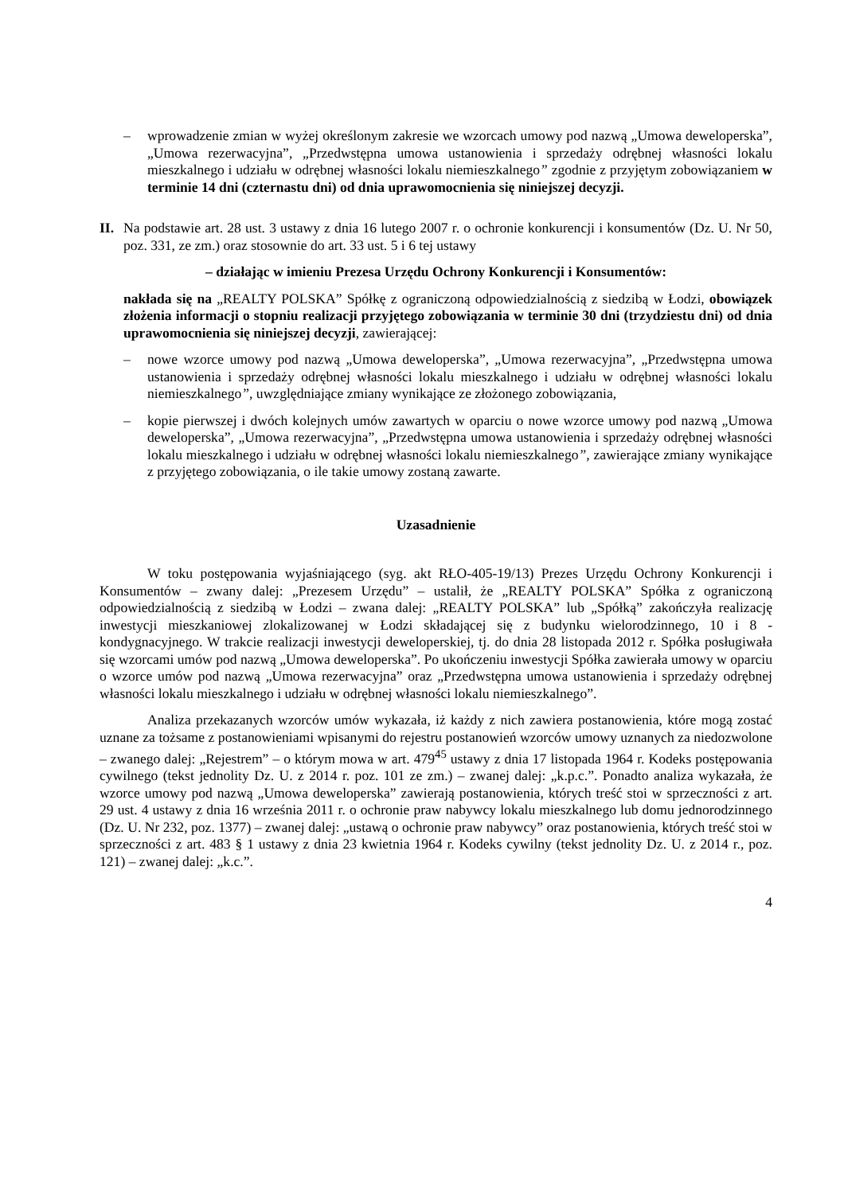– wprowadzenie zmian w wyżej określonym zakresie we wzorcach umowy pod nazwą „Umowa deweloperska”, „Umowa rezerwacyjna”, „Przedwstępna umowa ustanowienia i sprzedaży odrębnej własności lokalu mieszkalnego i udziału w odrębnej własności lokalu niemieszkalnego” zgodnie z przyjętym zobowiązaniem w terminie 14 dni (czternastu dni) od dnia uprawomocnienia się niniejszej decyzji.
II.
Na podstawie art. 28 ust. 3 ustawy z dnia 16 lutego 2007 r. o ochronie konkurencji i konsumentów (Dz. U. Nr 50, poz. 331, ze zm.) oraz stosownie do art. 33 ust. 5 i 6 tej ustawy
– działając w imieniu Prezesa Urzędu Ochrony Konkurencji i Konsumentów:
nakłada się na „REALTY POLSKA” Spółkę z ograniczoną odpowiedzialnością z siedzibą w Łodzi, obowiązek złożenia informacji o stopniu realizacji przyjętego zobowiązania w terminie 30 dni (trzydziestu dni) od dnia uprawomocnienia się niniejszej decyzji, zawierającej:
– nowe wzorce umowy pod nazwą „Umowa deweloperska”, „Umowa rezerwacyjna”, „Przedwstępna umowa ustanowienia i sprzedaży odrębnej własności lokalu mieszkalnego i udziału w odrębnej własności lokalu niemieszkalnego”, uwzględniające zmiany wynikające ze złożonego zobowiązania,
– kopie pierwszej i dwóch kolejnych umów zawartych w oparciu o nowe wzorce umowy pod nazwą „Umowa deweloperska”, „Umowa rezerwacyjna”, „Przedwstępna umowa ustanowienia i sprzedaży odrębnej własności lokalu mieszkalnego i udziału w odrębnej własności lokalu niemieszkalnego”, zawierające zmiany wynikające z przyjętego zobowiązania, o ile takie umowy zostaną zawarte.
Uzasadnienie
W toku postępowania wyjaśniającego (syg. akt RŁO-405-19/13) Prezes Urzędu Ochrony Konkurencji i Konsumentów – zwany dalej: „Prezesem Urzędu” – ustalił, że „REALTY POLSKA” Spółka z ograniczoną odpowiedzialnością z siedzibą w Łodzi – zwana dalej: „REALTY POLSKA” lub „Spółką” zakończyła realizację inwestycji mieszkaniowej zlokalizowanej w Łodzi składającej się z budynku wielorodzinnego, 10 i 8 - kondygnacyjnego. W trakcie realizacji inwestycji deweloperskiej, tj. do dnia 28 listopada 2012 r. Spółka posługiwała się wzorcami umów pod nazwą „Umowa deweloperska”. Po ukończeniu inwestycji Spółka zawierała umowy w oparciu o wzorce umów pod nazwą „Umowa rezerwacyjna” oraz „Przedwstępna umowa ustanowienia i sprzedaży odrębnej własności lokalu mieszkalnego i udziału w odrębnej własności lokalu niemieszkalnego”.
Analiza przekazanych wzorców umów wykazała, iż każdy z nich zawiera postanowienia, które mogą zostać uznane za tożsame z postanowieniami wpisanymi do rejestru postanowień wzorców umowy uznanych za niedozwolone – zwanego dalej: „Rejestrem” – o którym mowa w art. 479<sup>45</sup> ustawy z dnia 17 listopada 1964 r. Kodeks postępowania cywilnego (tekst jednolity Dz. U. z 2014 r. poz. 101 ze zm.) – zwanej dalej: „k.p.c.”. Ponadto analiza wykazała, że wzorce umowy pod nazwą „Umowa deweloperska” zawierają postanowienia, których treść stoi w sprzeczności z art. 29 ust. 4 ustawy z dnia 16 września 2011 r. o ochronie praw nabywcy lokalu mieszkalnego lub domu jednorodzinnego (Dz. U. Nr 232, poz. 1377) – zwanej dalej: „ustawą o ochronie praw nabywcy” oraz postanowienia, których treść stoi w sprzeczności z art. 483 § 1 ustawy z dnia 23 kwietnia 1964 r. Kodeks cywilny (tekst jednolity Dz. U. z 2014 r., poz. 121) – zwanej dalej: „k.c.”.
4